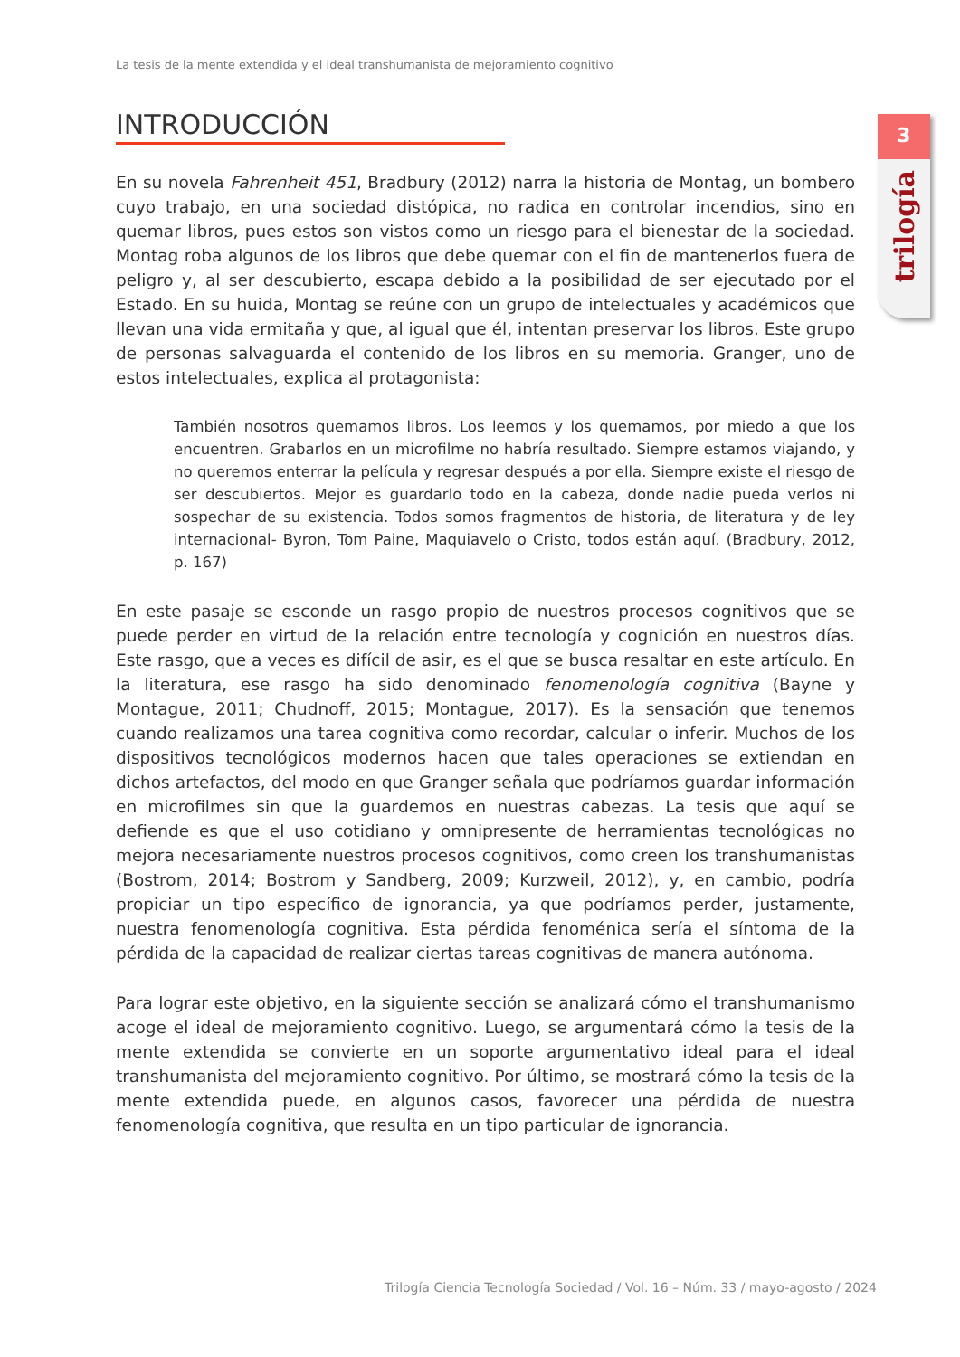La tesis de la mente extendida y el ideal transhumanista de mejoramiento cognitivo
3
trilogía
INTRODUCCIÓN
En su novela Fahrenheit 451, Bradbury (2012) narra la historia de Montag, un bombero cuyo trabajo, en una sociedad distópica, no radica en controlar incendios, sino en quemar libros, pues estos son vistos como un riesgo para el bienestar de la sociedad. Montag roba algunos de los libros que debe quemar con el fin de mantenerlos fuera de peligro y, al ser descubierto, escapa debido a la posibilidad de ser ejecutado por el Estado. En su huida, Montag se reúne con un grupo de intelectuales y académicos que llevan una vida ermitaña y que, al igual que él, intentan preservar los libros. Este grupo de personas salvaguarda el contenido de los libros en su memoria. Granger, uno de estos intelectuales, explica al protagonista:
También nosotros quemamos libros. Los leemos y los quemamos, por miedo a que los encuentren. Grabarlos en un microfilme no habría resultado. Siempre estamos viajando, y no queremos enterrar la película y regresar después a por ella. Siempre existe el riesgo de ser descubiertos. Mejor es guardarlo todo en la cabeza, donde nadie pueda verlos ni sospechar de su existencia. Todos somos fragmentos de historia, de literatura y de ley internacional- Byron, Tom Paine, Maquiavelo o Cristo, todos están aquí. (Bradbury, 2012, p. 167)
En este pasaje se esconde un rasgo propio de nuestros procesos cognitivos que se puede perder en virtud de la relación entre tecnología y cognición en nuestros días. Este rasgo, que a veces es difícil de asir, es el que se busca resaltar en este artículo. En la literatura, ese rasgo ha sido denominado fenomenología cognitiva (Bayne y Montague, 2011; Chudnoff, 2015; Montague, 2017). Es la sensación que tenemos cuando realizamos una tarea cognitiva como recordar, calcular o inferir. Muchos de los dispositivos tecnológicos modernos hacen que tales operaciones se extiendan en dichos artefactos, del modo en que Granger señala que podríamos guardar información en microfilmes sin que la guardemos en nuestras cabezas. La tesis que aquí se defiende es que el uso cotidiano y omnipresente de herramientas tecnológicas no mejora necesariamente nuestros procesos cognitivos, como creen los transhumanistas (Bostrom, 2014; Bostrom y Sandberg, 2009; Kurzweil, 2012), y, en cambio, podría propiciar un tipo específico de ignorancia, ya que podríamos perder, justamente, nuestra fenomenología cognitiva. Esta pérdida fenoménica sería el síntoma de la pérdida de la capacidad de realizar ciertas tareas cognitivas de manera autónoma.
Para lograr este objetivo, en la siguiente sección se analizará cómo el transhumanismo acoge el ideal de mejoramiento cognitivo. Luego, se argumentará cómo la tesis de la mente extendida se convierte en un soporte argumentativo ideal para el ideal transhumanista del mejoramiento cognitivo. Por último, se mostrará cómo la tesis de la mente extendida puede, en algunos casos, favorecer una pérdida de nuestra fenomenología cognitiva, que resulta en un tipo particular de ignorancia.
Trilogía Ciencia Tecnología Sociedad / Vol. 16 – Núm. 33 / mayo-agosto / 2024